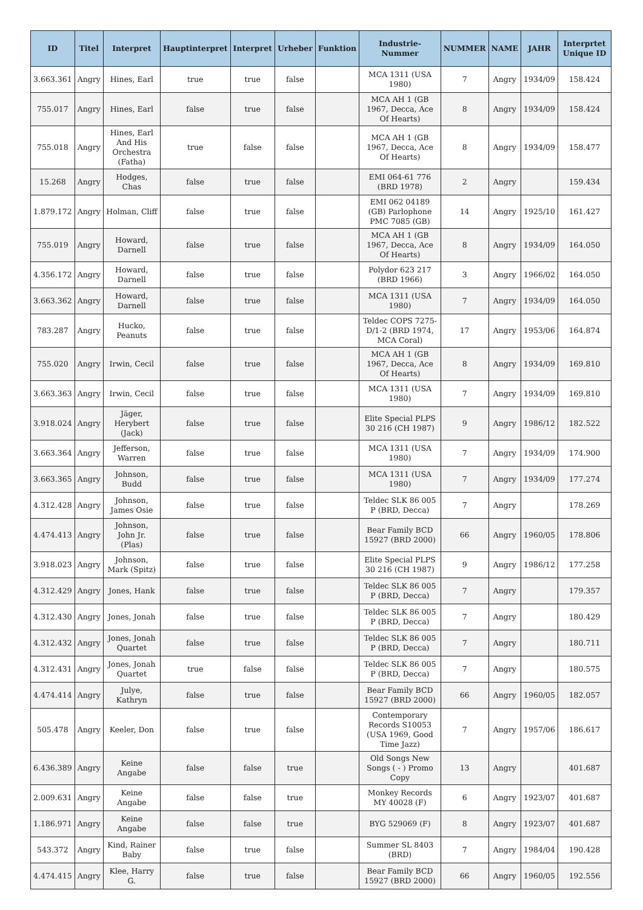| ID | Titel | Interpret | Hauptinterpret | Interpret | Urheber | Funktion | Industrie-Nummer | NUMMER | NAME | JAHR | Interprtet Unique ID |
| --- | --- | --- | --- | --- | --- | --- | --- | --- | --- | --- | --- |
| 3.663.361 | Angry | Hines, Earl | true | true | false | | MCA 1311 (USA 1980) | 7 | Angry | 1934/09 | 158.424 |
| 755.017 | Angry | Hines, Earl | false | true | false | | MCA AH 1 (GB 1967, Decca, Ace Of Hearts) | 8 | Angry | 1934/09 | 158.424 |
| 755.018 | Angry | Hines, Earl And His Orchestra (Fatha) | true | false | false | | MCA AH 1 (GB 1967, Decca, Ace Of Hearts) | 8 | Angry | 1934/09 | 158.477 |
| 15.268 | Angry | Hodges, Chas | false | true | false | | EMI 064-61 776 (BRD 1978) | 2 | Angry | | 159.434 |
| 1.879.172 | Angry | Holman, Cliff | false | true | false | | EMI 062 04189 (GB) Parlophone PMC 7085 (GB) | 14 | Angry | 1925/10 | 161.427 |
| 755.019 | Angry | Howard, Darnell | false | true | false | | MCA AH 1 (GB 1967, Decca, Ace Of Hearts) | 8 | Angry | 1934/09 | 164.050 |
| 4.356.172 | Angry | Howard, Darnell | false | true | false | | Polydor 623 217 (BRD 1966) | 3 | Angry | 1966/02 | 164.050 |
| 3.663.362 | Angry | Howard, Darnell | false | true | false | | MCA 1311 (USA 1980) | 7 | Angry | 1934/09 | 164.050 |
| 783.287 | Angry | Hucko, Peanuts | false | true | false | | Teldec COPS 7275-D/1-2 (BRD 1974, MCA Coral) | 17 | Angry | 1953/06 | 164.874 |
| 755.020 | Angry | Irwin, Cecil | false | true | false | | MCA AH 1 (GB 1967, Decca, Ace Of Hearts) | 8 | Angry | 1934/09 | 169.810 |
| 3.663.363 | Angry | Irwin, Cecil | false | true | false | | MCA 1311 (USA 1980) | 7 | Angry | 1934/09 | 169.810 |
| 3.918.024 | Angry | Jäger, Herybert (Jack) | false | true | false | | Elite Special PLPS 30 216 (CH 1987) | 9 | Angry | 1986/12 | 182.522 |
| 3.663.364 | Angry | Jefferson, Warren | false | true | false | | MCA 1311 (USA 1980) | 7 | Angry | 1934/09 | 174.900 |
| 3.663.365 | Angry | Johnson, Budd | false | true | false | | MCA 1311 (USA 1980) | 7 | Angry | 1934/09 | 177.274 |
| 4.312.428 | Angry | Johnson, James Osie | false | true | false | | Teldec SLK 86 005 P (BRD, Decca) | 7 | Angry | | 178.269 |
| 4.474.413 | Angry | Johnson, John Jr. (Plas) | false | true | false | | Bear Family BCD 15927 (BRD 2000) | 66 | Angry | 1960/05 | 178.806 |
| 3.918.023 | Angry | Johnson, Mark (Spitz) | false | true | false | | Elite Special PLPS 30 216 (CH 1987) | 9 | Angry | 1986/12 | 177.258 |
| 4.312.429 | Angry | Jones, Hank | false | true | false | | Teldec SLK 86 005 P (BRD, Decca) | 7 | Angry | | 179.357 |
| 4.312.430 | Angry | Jones, Jonah | false | true | false | | Teldec SLK 86 005 P (BRD, Decca) | 7 | Angry | | 180.429 |
| 4.312.432 | Angry | Jones, Jonah Quartet | false | true | false | | Teldec SLK 86 005 P (BRD, Decca) | 7 | Angry | | 180.711 |
| 4.312.431 | Angry | Jones, Jonah Quartet | true | false | false | | Teldec SLK 86 005 P (BRD, Decca) | 7 | Angry | | 180.575 |
| 4.474.414 | Angry | Julye, Kathryn | false | true | false | | Bear Family BCD 15927 (BRD 2000) | 66 | Angry | 1960/05 | 182.057 |
| 505.478 | Angry | Keeler, Don | false | true | false | | Contemporary Records S10053 (USA 1969, Good Time Jazz) | 7 | Angry | 1957/06 | 186.617 |
| 6.436.389 | Angry | Keine Angabe | false | false | true | | Old Songs New Songs ( - ) Promo Copy | 13 | Angry | | 401.687 |
| 2.009.631 | Angry | Keine Angabe | false | false | true | | Monkey Records MY 40028 (F) | 6 | Angry | 1923/07 | 401.687 |
| 1.186.971 | Angry | Keine Angabe | false | false | true | | BYG 529069 (F) | 8 | Angry | 1923/07 | 401.687 |
| 543.372 | Angry | Kind, Rainer Baby | false | true | false | | Summer SL 8403 (BRD) | 7 | Angry | 1984/04 | 190.428 |
| 4.474.415 | Angry | Klee, Harry G. | false | true | false | | Bear Family BCD 15927 (BRD 2000) | 66 | Angry | 1960/05 | 192.556 |